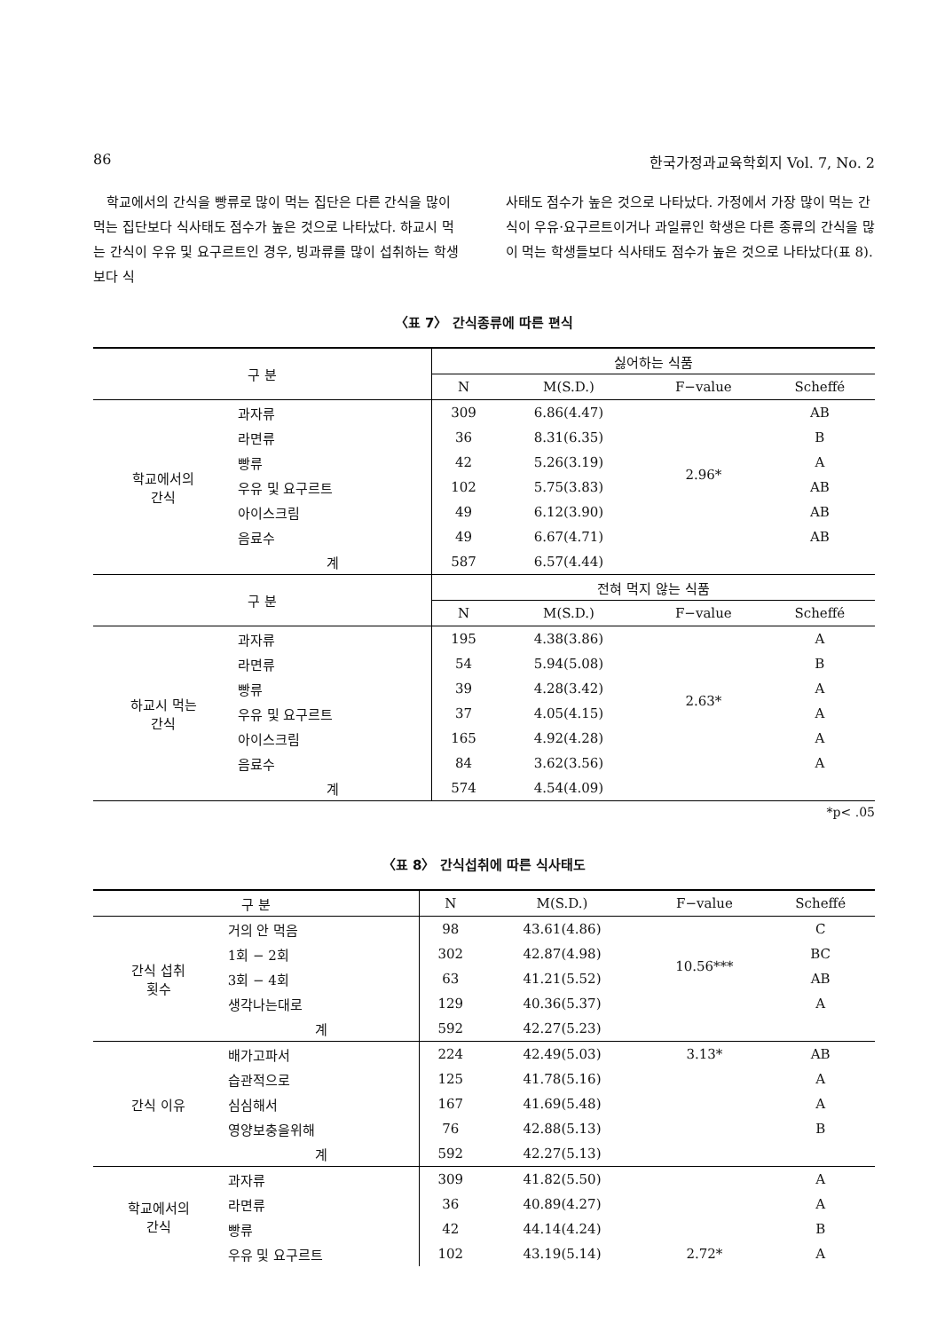86 한국가정과교육학회지 Vol. 7, No. 2
학교에서의 간식을 빵류로 많이 먹는 집단은 다른 간식을 많이 먹는 집단보다 식사태도 점수가 높은 것으로 나타났다. 하교시 먹는 간식이 우유 및 요구르트인 경우, 빙과류를 많이 섭취하는 학생보다 식
사태도 점수가 높은 것으로 나타났다. 가정에서 가장 많이 먹는 간식이 우유·요구르트이거나 과일류인 학생은 다른 종류의 간식을 많이 먹는 학생들보다 식사태도 점수가 높은 것으로 나타났다(표 8).
〈표 7〉 간식종류에 따른 편식
| 구 분 | | 싫어하는 식품 | | | |
| --- | --- | --- | --- | --- | --- |
| | | N | M(S.D.) | F−value | Scheffé |
| 학교에서의 간식 | 과자류 | 309 | 6.86(4.47) | 2.96* | AB |
| | 라면류 | 36 | 8.31(6.35) | | B |
| | 빵류 | 42 | 5.26(3.19) | | A |
| | 우유 및 요구르트 | 102 | 5.75(3.83) | | AB |
| | 아이스크림 | 49 | 6.12(3.90) | | AB |
| | 음료수 | 49 | 6.67(4.71) | | AB |
| | 계 | 587 | 6.57(4.44) | | |
| 구 분 | | 전혀 먹지 않는 식품 | | | |
| | | N | M(S.D.) | F−value | Scheffé |
| 하교시 먹는 간식 | 과자류 | 195 | 4.38(3.86) | 2.63* | A |
| | 라면류 | 54 | 5.94(5.08) | | B |
| | 빵류 | 39 | 4.28(3.42) | | A |
| | 우유 및 요구르트 | 37 | 4.05(4.15) | | A |
| | 아이스크림 | 165 | 4.92(4.28) | | A |
| | 음료수 | 84 | 3.62(3.56) | | A |
| | 계 | 574 | 4.54(4.09) | | |
*p< .05
〈표 8〉 간식섭취에 따른 식사태도
| 구 분 | | N | M(S.D.) | F−value | Scheffé |
| --- | --- | --- | --- | --- | --- |
| 간식 섭취 횟수 | 거의 안 먹음 | 98 | 43.61(4.86) | 10.56*** | C |
| | 1회 − 2회 | 302 | 42.87(4.98) | | BC |
| | 3회 − 4회 | 63 | 41.21(5.52) | | AB |
| | 생각나는대로 | 129 | 40.36(5.37) | | A |
| | 계 | 592 | 42.27(5.23) | | |
| 간식 이유 | 배가고파서 | 224 | 42.49(5.03) | 3.13* | AB |
| | 습관적으로 | 125 | 41.78(5.16) | | A |
| | 심심해서 | 167 | 41.69(5.48) | | A |
| | 영양보충을위해 | 76 | 42.88(5.13) | | B |
| | 계 | 592 | 42.27(5.13) | | |
| 학교에서의 간식 | 과자류 | 309 | 41.82(5.50) | | A |
| | 라면류 | 36 | 40.89(4.27) | | A |
| | 빵류 | 42 | 44.14(4.24) | | B |
| | 우유 및 요구르트 | 102 | 43.19(5.14) | 2.72* | A |